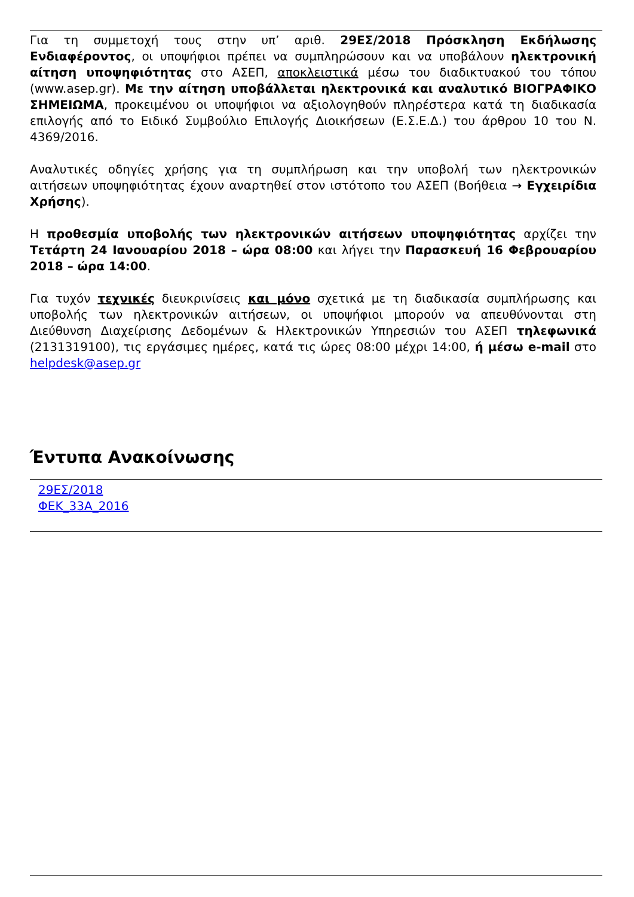Για τη συμμετοχή τους στην υπ’ αριθ. 29ΕΣ/2018 Πρόσκληση Εκδήλωσης Ενδιαφέροντος, οι υποψήφιοι πρέπει να συμπληρώσουν και να υποβάλουν ηλεκτρονική αίτηση υποψηφιότητας στο ΑΣΕΠ, αποκλειστικά μέσω του διαδικτυακού του τόπου (www.asep.gr). Με την αίτηση υποβάλλεται ηλεκτρονικά και αναλυτικό ΒΙΟΓΡΑΦΙΚΟ ΣΗΜΕΙΩΜΑ, προκειμένου οι υποψήφιοι να αξιολογηθούν πληρέστερα κατά τη διαδικασία επιλογής από το Ειδικό Συμβούλιο Επιλογής Διοικήσεων (Ε.Σ.Ε.Δ.) του άρθρου 10 του Ν. 4369/2016.
Αναλυτικές οδηγίες χρήσης για τη συμπλήρωση και την υποβολή των ηλεκτρονικών αιτήσεων υποψηφιότητας έχουν αναρτηθεί στον ιστότοπο του ΑΣΕΠ (Βοήθεια → Εγχειρίδια Χρήσης).
Η προθεσμία υποβολής των ηλεκτρονικών αιτήσεων υποψηφιότητας αρχίζει την Τετάρτη 24 Ιανουαρίου 2018 – ώρα 08:00 και λήγει την Παρασκευή 16 Φεβρουαρίου 2018 – ώρα 14:00.
Για τυχόν τεχνικές διευκρινίσεις και μόνο σχετικά με τη διαδικασία συμπλήρωσης και υποβολής των ηλεκτρονικών αιτήσεων, οι υποψήφιοι μπορούν να απευθύνονται στη Διεύθυνση Διαχείρισης Δεδομένων & Ηλεκτρονικών Υπηρεσιών του ΑΣΕΠ τηλεφωνικά (2131319100), τις εργάσιμες ημέρες, κατά τις ώρες 08:00 μέχρι 14:00, ή μέσω e-mail στο helpdesk@asep.gr
Έντυπα Ανακοίνωσης
29ΕΣ/2018
ΦΕΚ_33Α_2016